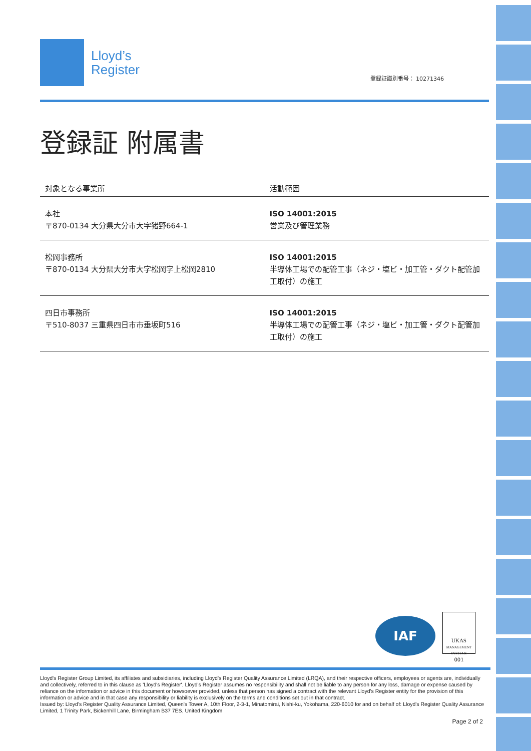Lloyd’s
Register
登録証識別番号： 10271346
登録証 附属書
| 対象となる事業所 | 活動範囲 |
| --- | --- |
| 本社 〒870-0134 大分県大分市大字猪野664-1 | ISO 14001:2015 営業及び管理業務 |
| 松岡事務所 〒870-0134 大分県大分市大字松岡字上松岡2810 | ISO 14001:2015 半導体工場での配管工事（ネジ・塩ビ・加工管・ダクト配管加工取付）の施工 |
| 四日市事務所 〒510-8037 三重県四日市市垂坂町516 | ISO 14001:2015 半導体工場での配管工事（ネジ・塩ビ・加工管・ダクト配管加工取付）の施工 |
IAF
UKAS
MANAGEMENT SYSTEMS
001
Lloyd's Register Group Limited, its affiliates and subsidiaries, including Lloyd's Register Quality Assurance Limited (LRQA), and their respective officers, employees or agents are, individually and collectively, referred to in this clause as 'Lloyd's Register'. Lloyd's Register assumes no responsibility and shall not be liable to any person for any loss, damage or expense caused by reliance on the information or advice in this document or howsoever provided, unless that person has signed a contract with the relevant Lloyd's Register entity for the provision of this information or advice and in that case any responsibility or liability is exclusively on the terms and conditions set out in that contract.
Issued by: Lloyd's Register Quality Assurance Limited, Queen's Tower A, 10th Floor, 2-3-1, Minatomirai, Nishi-ku, Yokohama, 220-6010 for and on behalf of: Lloyd's Register Quality Assurance Limited, 1 Trinity Park, Bickenhill Lane, Birmingham B37 7ES, United Kingdom
Page 2 of 2